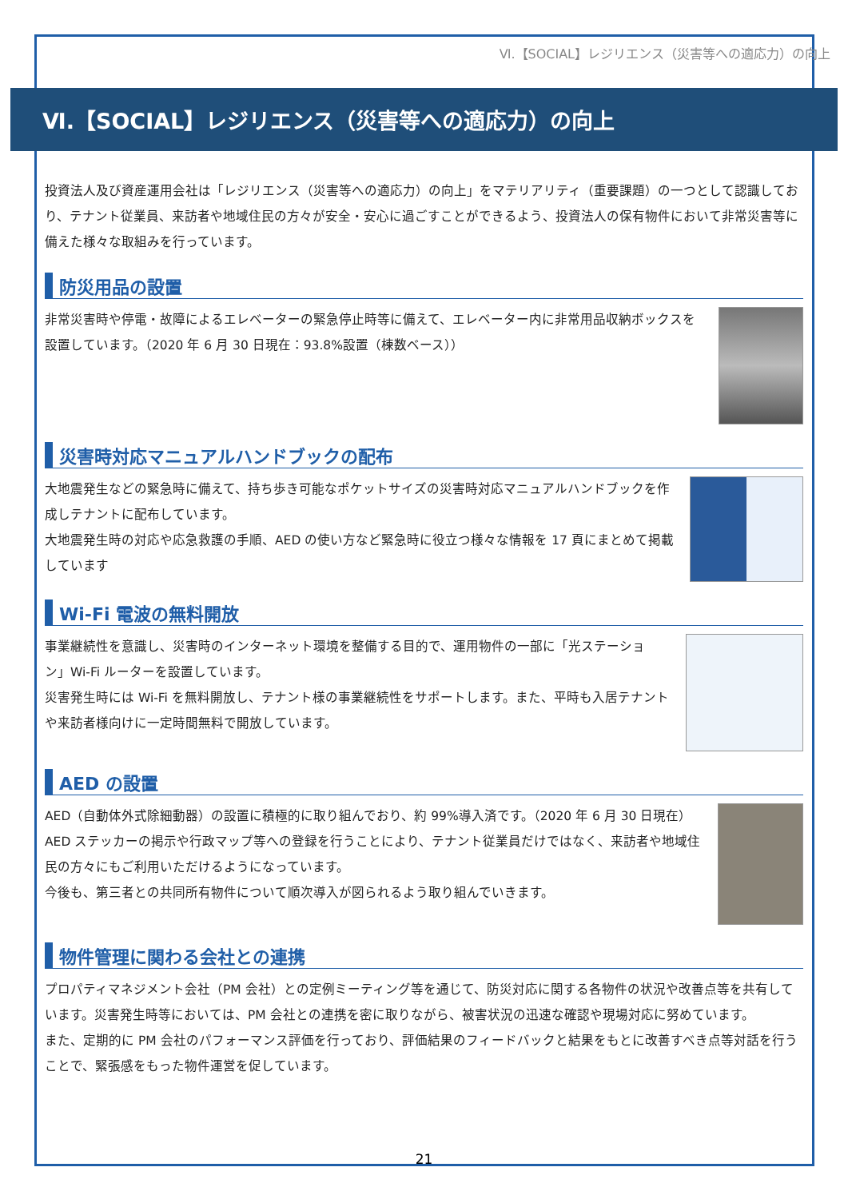Ⅵ.【SOCIAL】レジリエンス（災害等への適応力）の向上
Ⅵ.【SOCIAL】レジリエンス（災害等への適応力）の向上
投資法人及び資産運用会社は「レジリエンス（災害等への適応力）の向上」をマテリアリティ（重要課題）の一つとして認識しており、テナント従業員、来訪者や地域住民の方々が安全・安心に過ごすことができるよう、投資法人の保有物件において非常災害等に備えた様々な取組みを行っています。
防災用品の設置
非常災害時や停電・故障によるエレベーターの緊急停止時等に備えて、エレベーター内に非常用品収納ボックスを設置しています。（2020 年 6 月 30 日現在：93.8%設置（棟数ベース））
災害時対応マニュアルハンドブックの配布
大地震発生などの緊急時に備えて、持ち歩き可能なポケットサイズの災害時対応マニュアルハンドブックを作成しテナントに配布しています。
大地震発生時の対応や応急救護の手順、AED の使い方など緊急時に役立つ様々な情報を 17 頁にまとめて掲載しています
Wi-Fi 電波の無料開放
事業継続性を意識し、災害時のインターネット環境を整備する目的で、運用物件の一部に「光ステーション」Wi-Fi ルーターを設置しています。
災害発生時には Wi-Fi を無料開放し、テナント様の事業継続性をサポートします。また、平時も入居テナントや来訪者様向けに一定時間無料で開放しています。
AED の設置
AED（自動体外式除細動器）の設置に積極的に取り組んでおり、約 99%導入済です。（2020 年 6 月 30 日現在）AED ステッカーの掲示や行政マップ等への登録を行うことにより、テナント従業員だけではなく、来訪者や地域住民の方々にもご利用いただけるようになっています。
今後も、第三者との共同所有物件について順次導入が図られるよう取り組んでいきます。
物件管理に関わる会社との連携
プロパティマネジメント会社（PM 会社）との定例ミーティング等を通じて、防災対応に関する各物件の状況や改善点等を共有しています。災害発生時等においては、PM 会社との連携を密に取りながら、被害状況の迅速な確認や現場対応に努めています。
また、定期的に PM 会社のパフォーマンス評価を行っており、評価結果のフィードバックと結果をもとに改善すべき点等対話を行うことで、緊張感をもった物件運営を促しています。
21